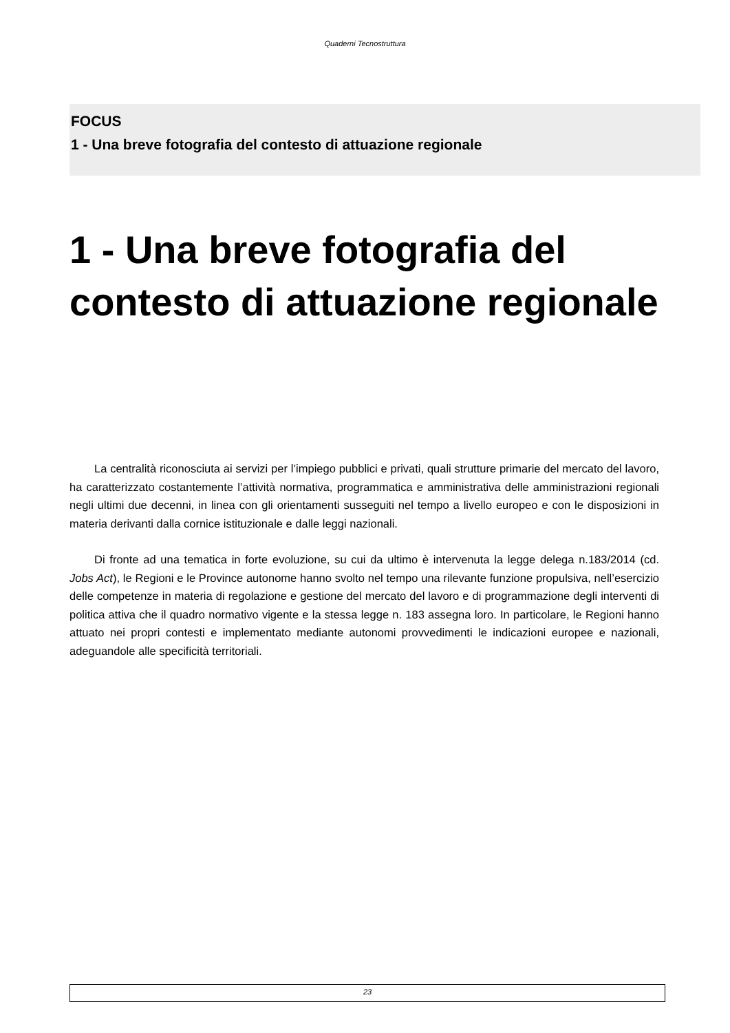Quaderni Tecnostruttura
FOCUS
1 - Una breve fotografia del contesto di attuazione regionale
1 - Una breve fotografia del contesto di attuazione regionale
La centralità riconosciuta ai servizi per l’impiego pubblici e privati, quali strutture primarie del mercato del lavoro, ha caratterizzato costantemente l’attività normativa, programmatica e amministrativa delle amministrazioni regionali negli ultimi due decenni, in linea con gli orientamenti susseguiti nel tempo a livello europeo e con le disposizioni in materia derivanti dalla cornice istituzionale e dalle leggi nazionali.
Di fronte ad una tematica in forte evoluzione, su cui da ultimo è intervenuta la legge delega n.183/2014 (cd. Jobs Act), le Regioni e le Province autonome hanno svolto nel tempo una rilevante funzione propulsiva, nell’esercizio delle competenze in materia di regolazione e gestione del mercato del lavoro e di programmazione degli interventi di politica attiva che il quadro normativo vigente e la stessa legge n. 183 assegna loro. In particolare, le Regioni hanno attuato nei propri contesti e implementato mediante autonomi provvedimenti le indicazioni europee e nazionali, adeguandole alle specificità territoriali.
23